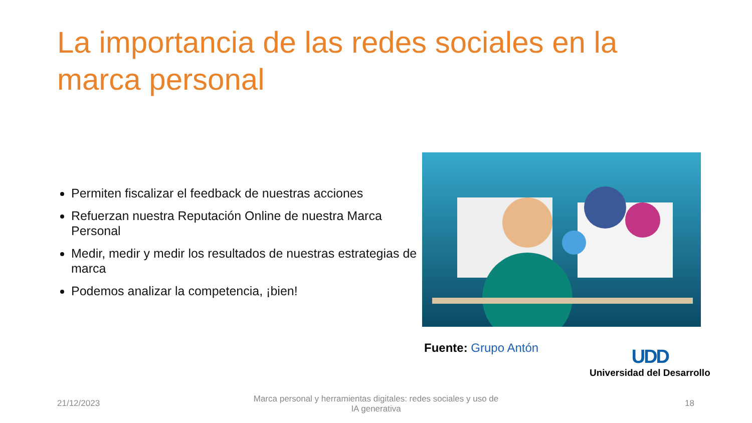La importancia de las redes sociales en la marca personal
Permiten fiscalizar el feedback de nuestras acciones
Refuerzan nuestra Reputación Online de nuestra Marca Personal
Medir, medir y medir los resultados de nuestras estrategias de marca
Podemos analizar la competencia, ¡bien!
Fuente: Grupo Antón
UDD
Universidad del Desarrollo
21/12/2023
Marca personal y herramientas digitales: redes sociales y uso de IA generativa
18